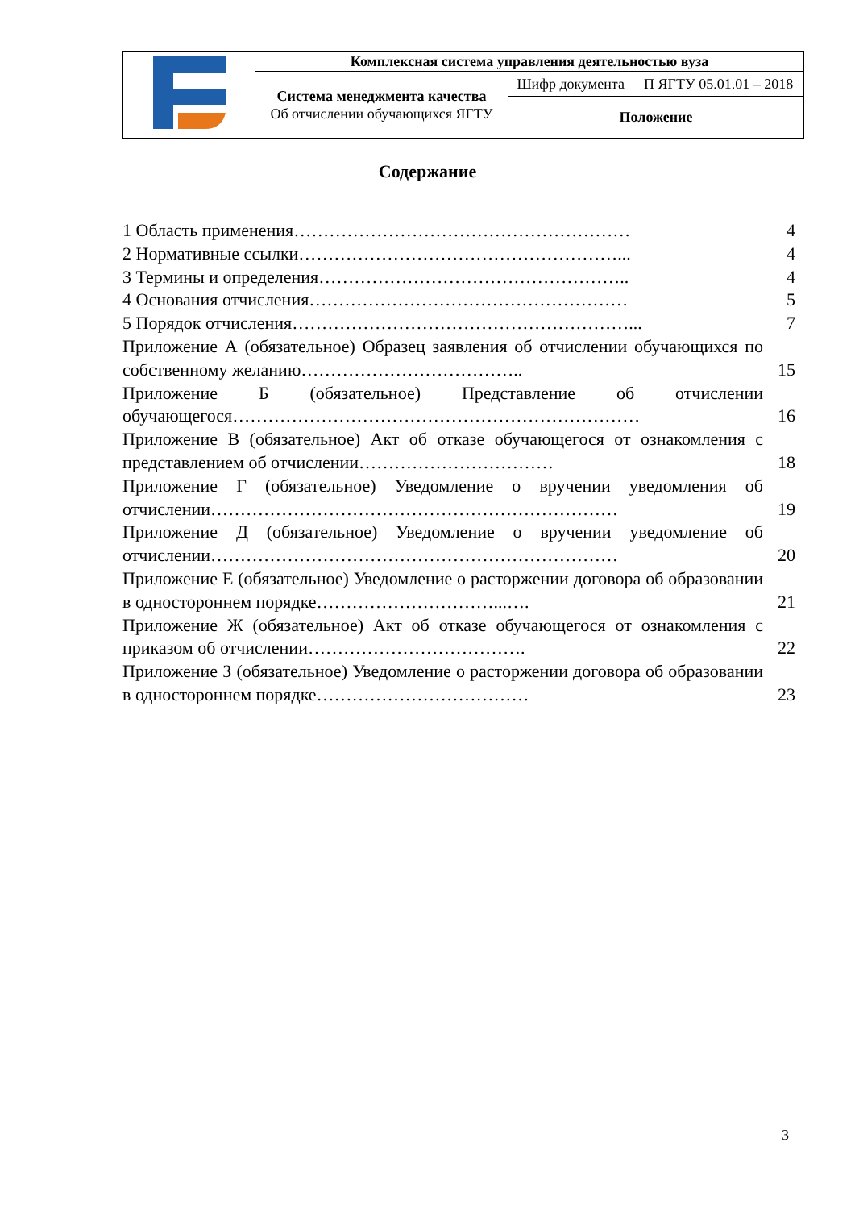| | Комплексная система управления деятельностью вуза | | |
| | Система менеджмента качества Об отчислении обучающихся ЯГТУ | Шифр документа | П ЯГТУ 05.01.01 – 2018 |
| | | Положение | |
Содержание
| 1 Область применения………………………………………………… | 4 |
| 2 Нормативные ссылки………………………………………………... | 4 |
| 3 Термины и определения…………………………………………….. | 4 |
| 4 Основания отчисления……………………………………………… | 5 |
| 5 Порядок отчисления…………………………………………………... | 7 |
| Приложение А (обязательное) Образец заявления об отчислении обучающихся по собственному желанию……………………………….. | 15 |
| Приложение Б (обязательное) Представление об отчислении обучающегося…………………………………………………………… | 16 |
| Приложение В (обязательное) Акт об отказе обучающегося от ознакомления с представлением об отчислении…………………………… | 18 |
| Приложение Г (обязательное) Уведомление о вручении уведомления об отчислении…………………………………………………………… | 19 |
| Приложение Д (обязательное) Уведомление о вручении уведомление об отчислении…………………………………………………………… | 20 |
| Приложение Е (обязательное) Уведомление о расторжении договора об образовании в одностороннем порядке…………………………...…. | 21 |
| Приложение Ж (обязательное) Акт об отказе обучающегося от ознакомления с приказом об отчислении………………………………. | 22 |
| Приложение З (обязательное) Уведомление о расторжении договора об образовании в одностороннем порядке……………………………… | 23 |
3